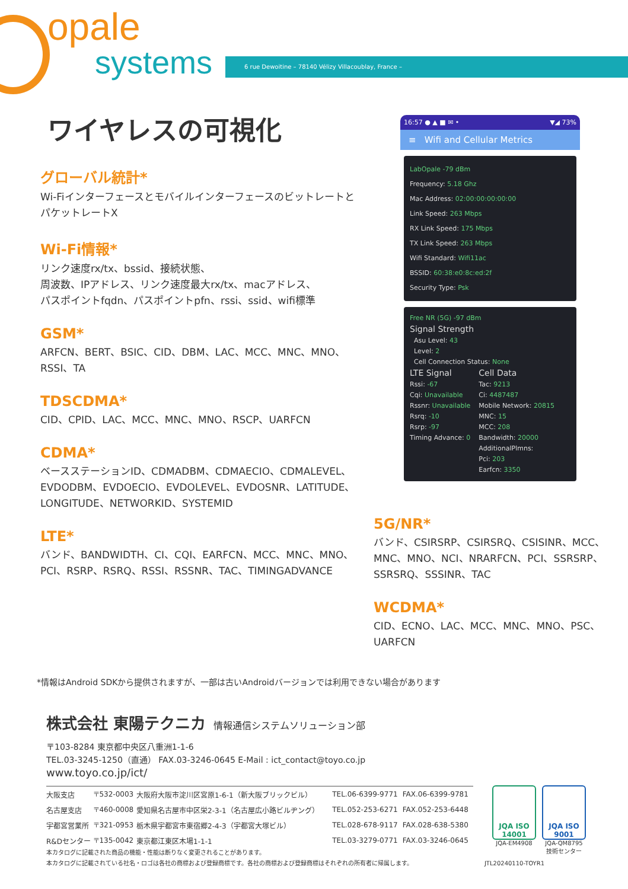opale
systems
6 rue Dewoitine – 78140 Vélizy Villacoublay, France –
ワイヤレスの可視化
グローバル統計*
Wi-FiインターフェースとモバイルインターフェースのビットレートとパケットレートX
Wi-Fi情報*
リンク速度rx/tx、bssid、接続状態、
周波数、IPアドレス、リンク速度最大rx/tx、macアドレス、
パスポイントfqdn、パスポイントpfn、rssi、ssid、wifi標準
GSM*
ARFCN、BERT、BSIC、CID、DBM、LAC、MCC、MNC、MNO、RSSI、TA
TDSCDMA*
CID、CPID、LAC、MCC、MNC、MNO、RSCP、UARFCN
CDMA*
ベースステーションID、CDMADBM、CDMAECIO、CDMALEVEL、EVDODBM、EVDOECIO、EVDOLEVEL、EVDOSNR、LATITUDE、LONGITUDE、NETWORKID、SYSTEMID
LTE*
バンド、BANDWIDTH、CI、CQI、EARFCN、MCC、MNC、MNO、PCI、RSRP、RSRQ、RSSI、RSSNR、TAC、TIMINGADVANCE
16:57 ● ▲ ■ ✉ • ▼◢ 73%
≡ Wifi and Cellular Metrics
LabOpale -79 dBm
Frequency: 5.18 Ghz
Mac Address: 02:00:00:00:00:00
Link Speed: 263 Mbps
RX Link Speed: 175 Mbps
TX Link Speed: 263 Mbps
Wifi Standard: Wifi11ac
BSSID: 60:38:e0:8c:ed:2f
Security Type: Psk
Free NR (5G) -97 dBm
Signal Strength
Asu Level: 43
Level: 2
Cell Connection Status: None
LTE Signal
Rssi: -67
Cqi: Unavailable
Rssnr: Unavailable
Rsrq: -10
Rsrp: -97
Timing Advance: 0
Cell Data
Tac: 9213
Ci: 4487487
Mobile Network: 20815
MNC: 15
MCC: 208
Bandwidth: 20000
AdditionalPlmns:
Pci: 203
Earfcn: 3350
5G/NR*
バンド、CSIRSRP、CSIRSRQ、CSISINR、MCC、MNC、MNO、NCI、NRARFCN、PCI、SSRSRP、SSRSRQ、SSSINR、TAC
WCDMA*
CID、ECNO、LAC、MCC、MNC、MNO、PSC、UARFCN
*情報はAndroid SDKから提供されますが、一部は古いAndroidバージョンでは利用できない場合があります
株式会社 東陽テクニカ 情報通信システムソリューション部
〒103-8284 東京都中央区八重洲1-1-6
TEL.03-3245-1250（直通） FAX.03-3246-0645 E-Mail : ict_contact@toyo.co.jp
www.toyo.co.jp/ict/
| 大阪支店 | 〒532-0003 | 大阪府大阪市淀川区宮原1-6-1（新大阪ブリックビル） | TEL.06-6399-9771 | FAX.06-6399-9781 |
| 名古屋支店 | 〒460-0008 | 愛知県名古屋市中区栄2-3-1（名古屋広小路ビルヂング） | TEL.052-253-6271 | FAX.052-253-6448 |
| 宇都宮営業所 | 〒321-0953 | 栃木県宇都宮市東宿郷2-4-3（宇都宮大塚ビル） | TEL.028-678-9117 | FAX.028-638-5380 |
| R&Dセンター | 〒135-0042 | 東京都江東区木場1-1-1 | TEL.03-3279-0771 | FAX.03-3246-0645 |
JQA ISO 14001
JQA-EM4908
JQA ISO 9001
JQA-QM8795
技術センター
本カタログに記載された商品の機能・性能は断りなく変更されることがあります。
本カタログに記載されている社名・ロゴは各社の商標および登録商標です。各社の商標および登録商標はそれぞれの所有者に帰属します。 JTL20240110-TOYR1